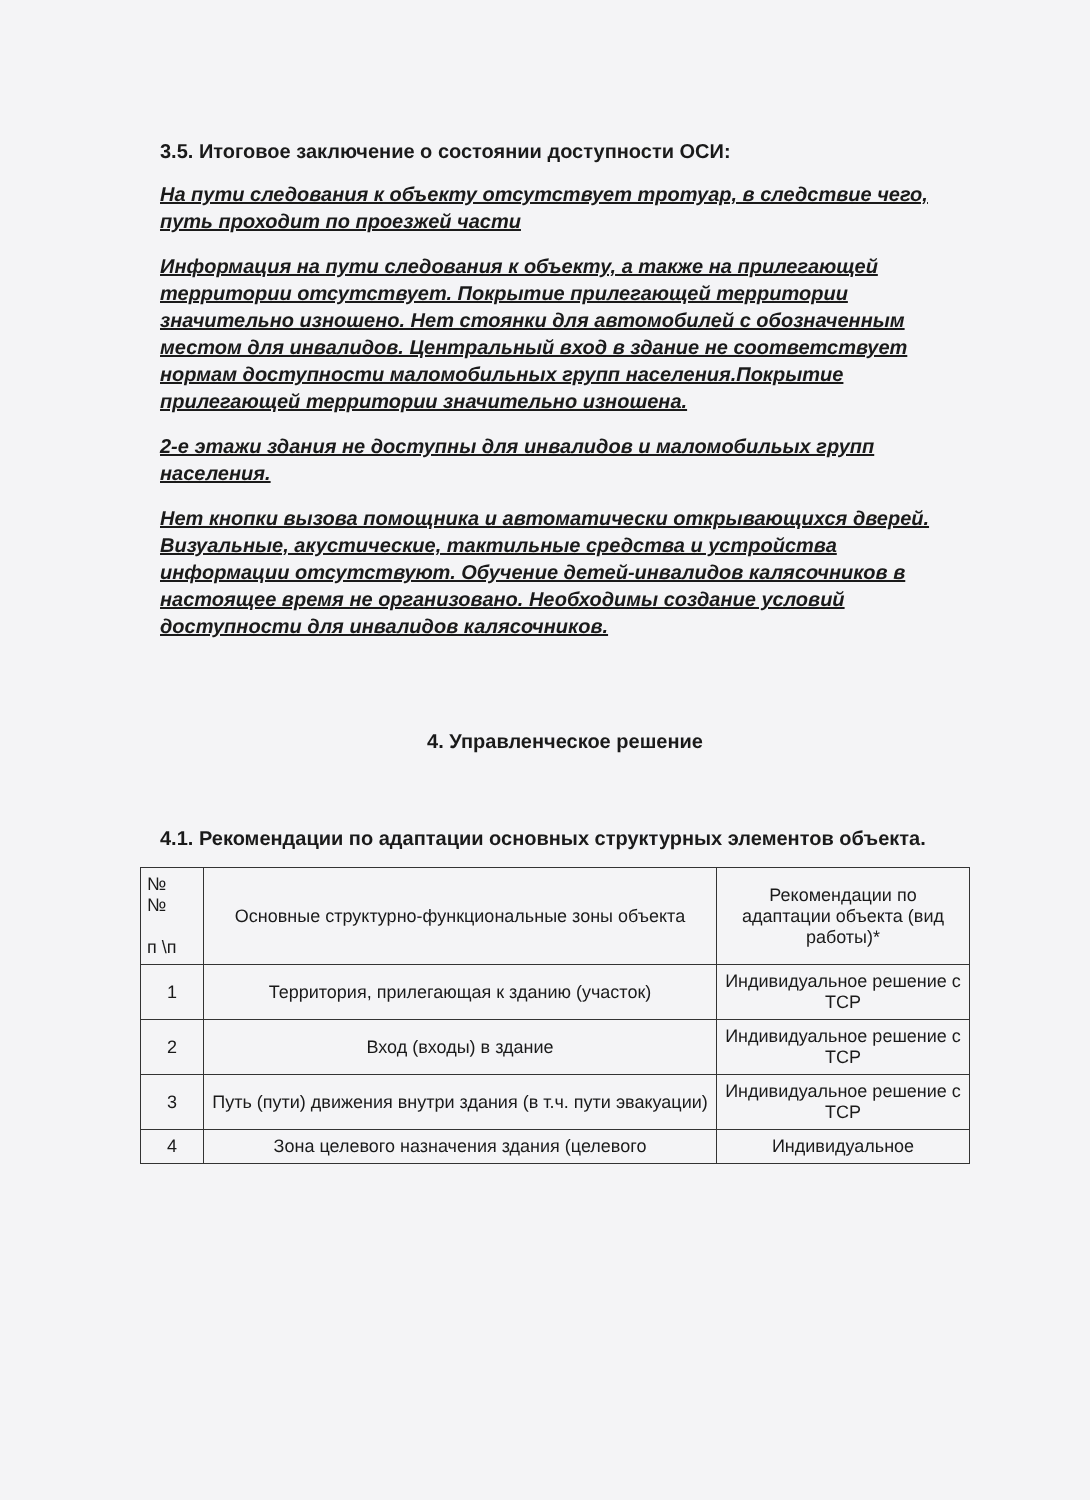3.5. Итоговое заключение о состоянии доступности ОСИ:
На пути следования к объекту отсутствует тротуар, в следствие чего, путь проходит по проезжей части
Информация на пути следования к объекту, а также на прилегающей территории отсутствует. Покрытие прилегающей территории значительно изношено. Нет стоянки для автомобилей с обозначенным местом для инвалидов. Центральный вход в здание не соответствует нормам доступности маломобильных групп населения.Покрытие прилегающей территории значительно изношена.
2-е этажи здания не доступны для инвалидов и маломобильых групп населения.
Нет кнопки вызова помощника и автоматически открывающихся дверей. Визуальные, акустические, тактильные средства и устройства информации отсутствуют. Обучение детей-инвалидов калясочников в настоящее время не организовано. Необходимы создание условий доступности для инвалидов калясочников.
4. Управленческое решение
4.1. Рекомендации по адаптации основных структурных элементов объекта.
| № № п \п | Основные структурно-функциональные зоны объекта | Рекомендации по адаптации объекта (вид работы)* |
| --- | --- | --- |
| 1 | Территория, прилегающая к зданию (участок) | Индивидуальное решение с ТСР |
| 2 | Вход (входы) в здание | Индивидуальное решение с ТСР |
| 3 | Путь (пути) движения внутри здания (в т.ч. пути эвакуации) | Индивидуальное решение с ТСР |
| 4 | Зона целевого назначения здания (целевого | Индивидуальное |